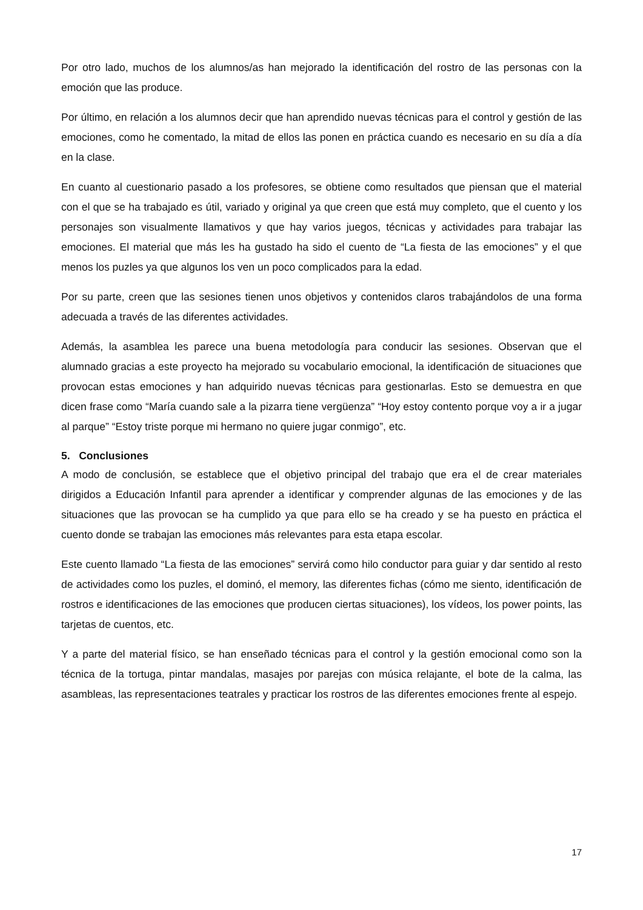Por otro lado, muchos de los alumnos/as han mejorado la identificación del rostro de las personas con la emoción que las produce.
Por último, en relación a los alumnos decir que han aprendido nuevas técnicas para el control y gestión de las emociones, como he comentado, la mitad de ellos las ponen en práctica cuando es necesario en su día a día en la clase.
En cuanto al cuestionario pasado a los profesores, se obtiene como resultados que piensan que el material con el que se ha trabajado es útil, variado y original ya que creen que está muy completo, que el cuento y los personajes son visualmente llamativos y que hay varios juegos, técnicas y actividades para trabajar las emociones. El material que más les ha gustado ha sido el cuento de “La fiesta de las emociones” y el que menos los puzles ya que algunos los ven un poco complicados para la edad.
Por su parte, creen que las sesiones tienen unos objetivos y contenidos claros trabajándolos de una forma adecuada a través de las diferentes actividades.
Además, la asamblea les parece una buena metodología para conducir las sesiones. Observan que el alumnado gracias a este proyecto ha mejorado su vocabulario emocional, la identificación de situaciones que provocan estas emociones y han adquirido nuevas técnicas para gestionarlas. Esto se demuestra en que dicen frase como “María cuando sale a la pizarra tiene vergüenza” “Hoy estoy contento porque voy a ir a jugar al parque” “Estoy triste porque mi hermano no quiere jugar conmigo”, etc.
5. Conclusiones
A modo de conclusión, se establece que el objetivo principal del trabajo que era el de crear materiales dirigidos a Educación Infantil para aprender a identificar y comprender algunas de las emociones y de las situaciones que las provocan se ha cumplido ya que para ello se ha creado y se ha puesto en práctica el cuento donde se trabajan las emociones más relevantes para esta etapa escolar.
Este cuento llamado “La fiesta de las emociones” servirá como hilo conductor para guiar y dar sentido al resto de actividades como los puzles, el dominó, el memory, las diferentes fichas (cómo me siento, identificación de rostros e identificaciones de las emociones que producen ciertas situaciones), los vídeos, los power points, las tarjetas de cuentos, etc.
Y a parte del material físico, se han enseñado técnicas para el control y la gestión emocional como son la técnica de la tortuga, pintar mandalas, masajes por parejas con música relajante, el bote de la calma, las asambleas, las representaciones teatrales y practicar los rostros de las diferentes emociones frente al espejo.
17